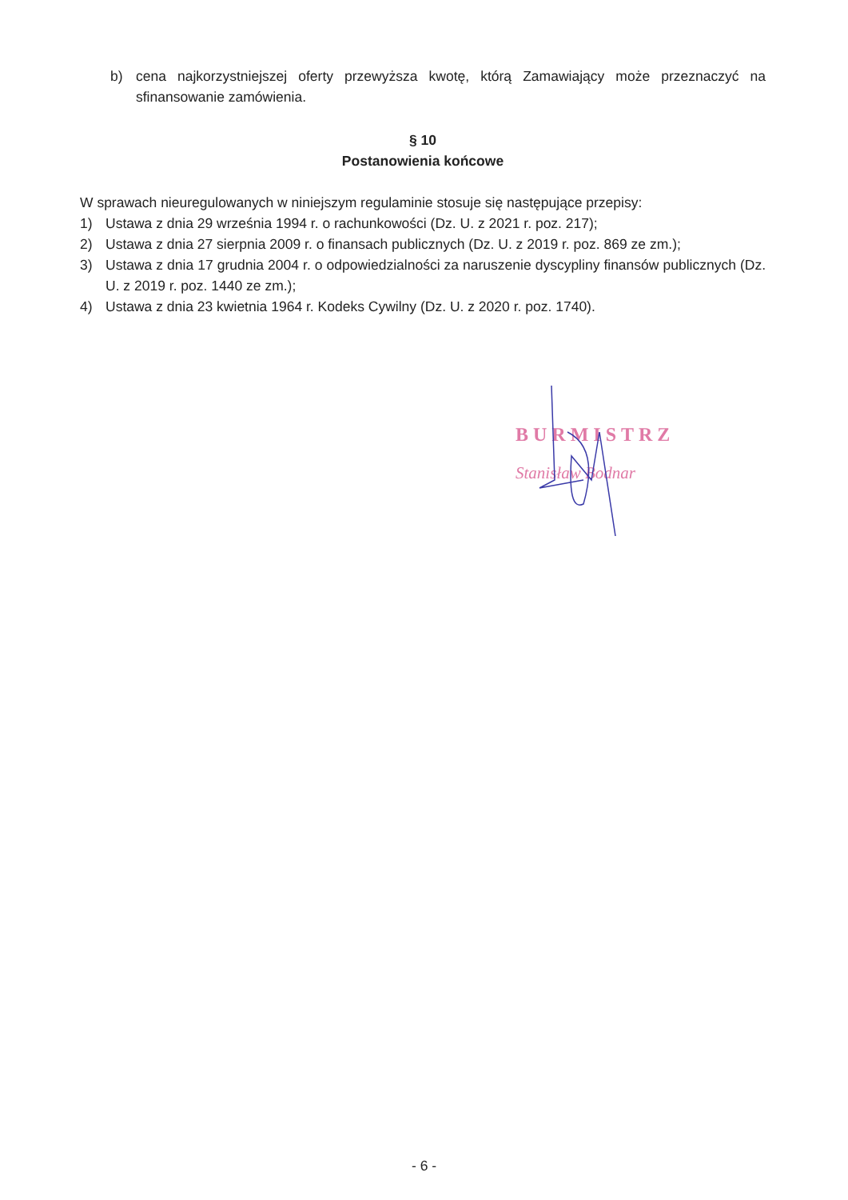b) cena najkorzystniejszej oferty przewyższa kwotę, którą Zamawiający może przeznaczyć na sfinansowanie zamówienia.
§ 10
Postanowienia końcowe
W sprawach nieuregulowanych w niniejszym regulaminie stosuje się następujące przepisy:
1) Ustawa z dnia 29 września 1994 r. o rachunkowości (Dz. U. z 2021 r. poz. 217);
2) Ustawa z dnia 27 sierpnia 2009 r. o finansach publicznych (Dz. U. z 2019 r. poz. 869 ze zm.);
3) Ustawa z dnia 17 grudnia 2004 r. o odpowiedzialności za naruszenie dyscypliny finansów publicznych (Dz. U. z 2019 r. poz. 1440 ze zm.);
4) Ustawa z dnia 23 kwietnia 1964 r. Kodeks Cywilny (Dz. U. z 2020 r. poz. 1740).
BURMISTRZ
Stanisław Bodnar
- 6 -